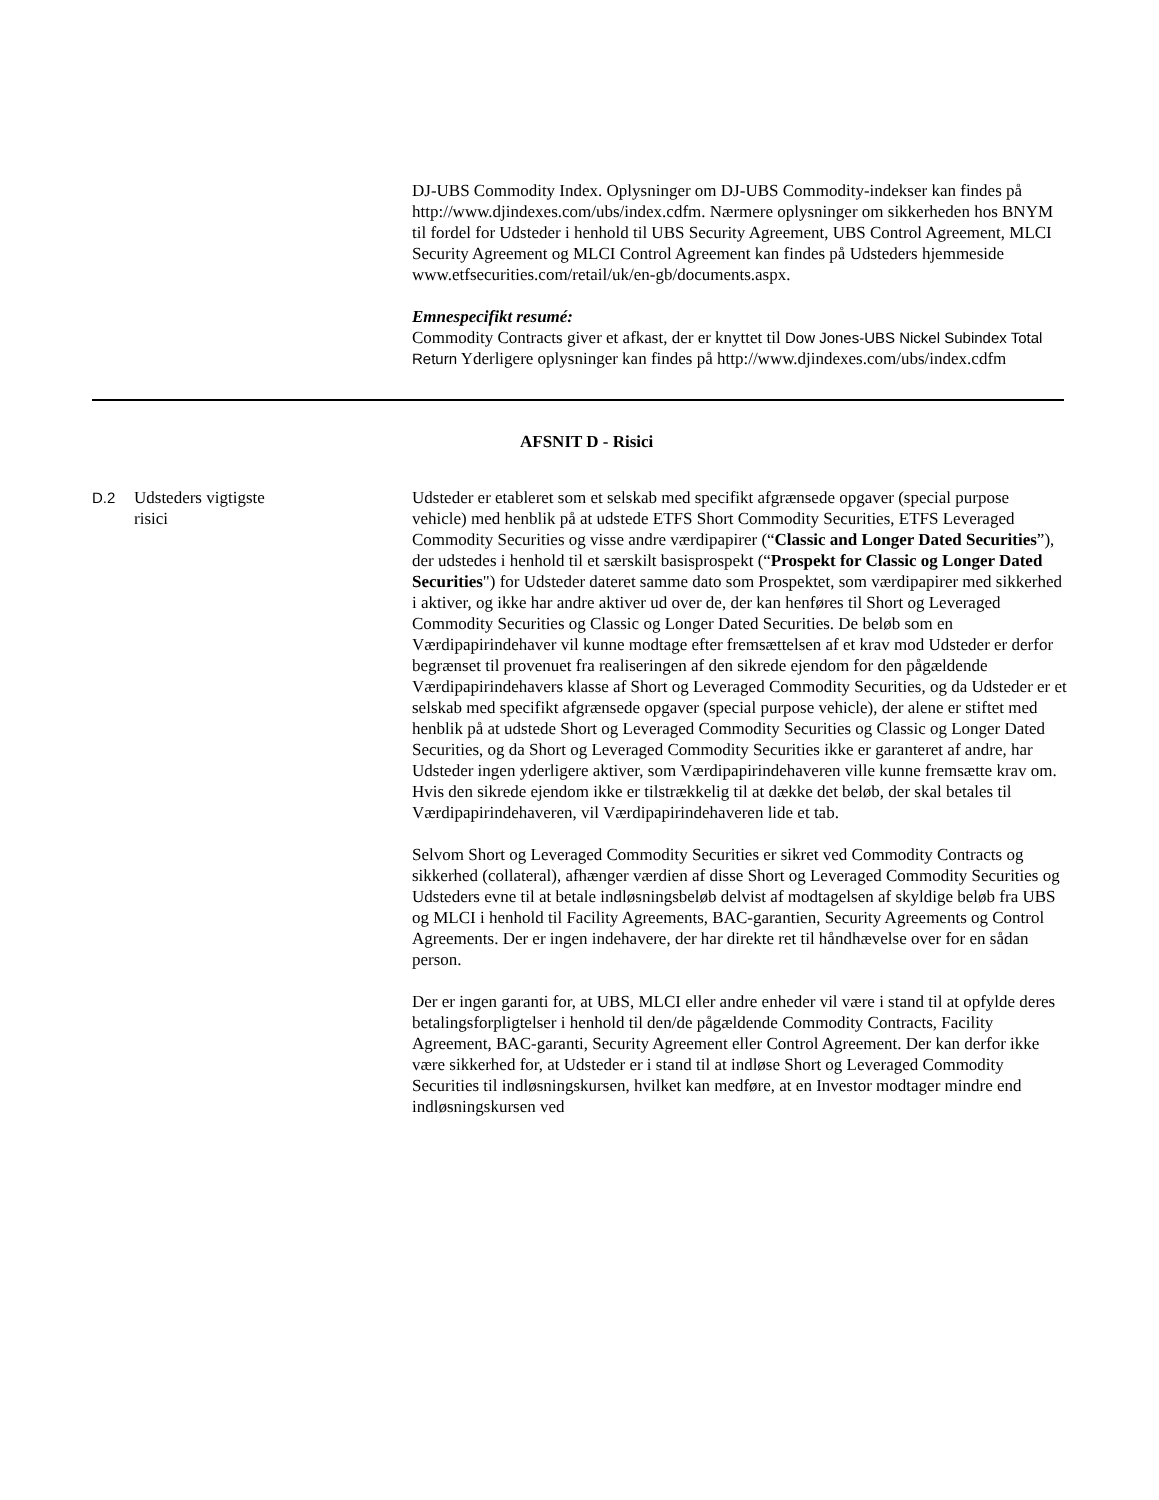DJ-UBS Commodity Index. Oplysninger om DJ-UBS Commodity-indekser kan findes på http://www.djindexes.com/ubs/index.cdfm. Nærmere oplysninger om sikkerheden hos BNYM til fordel for Udsteder i henhold til UBS Security Agreement, UBS Control Agreement, MLCI Security Agreement og MLCI Control Agreement kan findes på Udsteders hjemmeside www.etfsecurities.com/retail/uk/en-gb/documents.aspx.
Emnespecifikt resumé:
Commodity Contracts giver et afkast, der er knyttet til Dow Jones-UBS Nickel Subindex Total Return Yderligere oplysninger kan findes på http://www.djindexes.com/ubs/index.cdfm
AFSNIT D - Risici
D.2 Udsteders vigtigste
risici
Udsteder er etableret som et selskab med specifikt afgrænsede opgaver (special purpose vehicle) med henblik på at udstede ETFS Short Commodity Securities, ETFS Leveraged Commodity Securities og visse andre værdipapirer (“Classic and Longer Dated Securities”), der udstedes i henhold til et særskilt basisprospekt (“Prospekt for Classic og Longer Dated Securities") for Udsteder dateret samme dato som Prospektet, som værdipapirer med sikkerhed i aktiver, og ikke har andre aktiver ud over de, der kan henføres til Short og Leveraged Commodity Securities og Classic og Longer Dated Securities. De beløb som en Værdipapirindehaver vil kunne modtage efter fremsættelsen af et krav mod Udsteder er derfor begrænset til provenuet fra realiseringen af den sikrede ejendom for den pågældende Værdipapirindehavers klasse af Short og Leveraged Commodity Securities, og da Udsteder er et selskab med specifikt afgrænsede opgaver (special purpose vehicle), der alene er stiftet med henblik på at udstede Short og Leveraged Commodity Securities og Classic og Longer Dated Securities, og da Short og Leveraged Commodity Securities ikke er garanteret af andre, har Udsteder ingen yderligere aktiver, som Værdipapirindehaveren ville kunne fremsætte krav om. Hvis den sikrede ejendom ikke er tilstrækkelig til at dække det beløb, der skal betales til Værdipapirindehaveren, vil Værdipapirindehaveren lide et tab.
Selvom Short og Leveraged Commodity Securities er sikret ved Commodity Contracts og sikkerhed (collateral), afhænger værdien af disse Short og Leveraged Commodity Securities og Udsteders evne til at betale indløsningsbeløb delvist af modtagelsen af skyldige beløb fra UBS og MLCI i henhold til Facility Agreements, BAC-garantien, Security Agreements og Control Agreements. Der er ingen indehavere, der har direkte ret til håndhævelse over for en sådan person.
Der er ingen garanti for, at UBS, MLCI eller andre enheder vil være i stand til at opfylde deres betalingsforpligtelser i henhold til den/de pågældende Commodity Contracts, Facility Agreement, BAC-garanti, Security Agreement eller Control Agreement. Der kan derfor ikke være sikkerhed for, at Udsteder er i stand til at indløse Short og Leveraged Commodity Securities til indløsningskursen, hvilket kan medføre, at en Investor modtager mindre end indløsningskursen ved